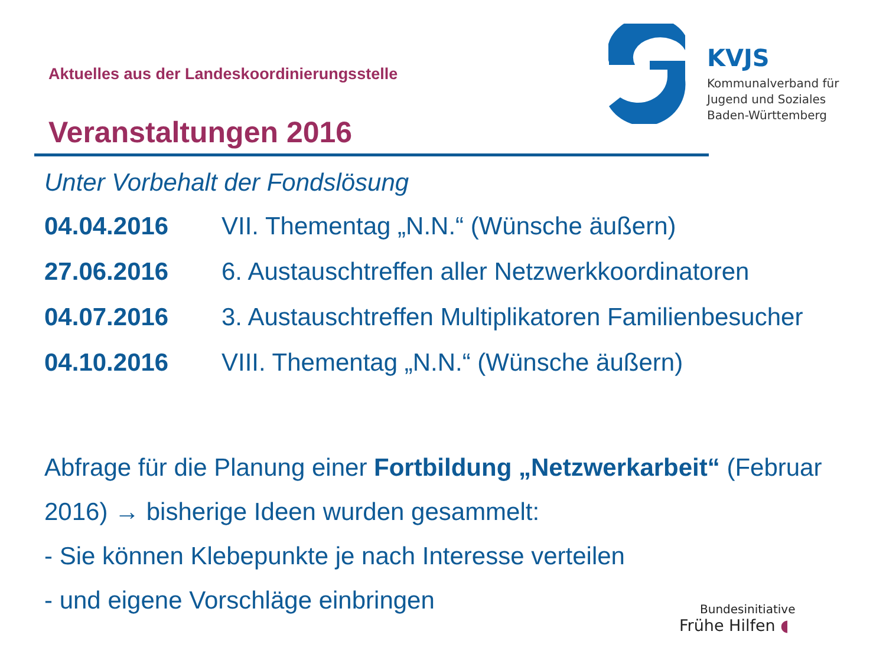Aktuelles aus der Landeskoordinierungsstelle
Veranstaltungen 2016
KVJS
Kommunalverband für
Jugend und Soziales
Baden-Württemberg
Unter Vorbehalt der Fondslösung
| 04.04.2016 | VII. Thementag „N.N.“ (Wünsche äußern) |
| 27.06.2016 | 6. Austauschtreffen aller Netzwerkkoordinatoren |
| 04.07.2016 | 3. Austauschtreffen Multiplikatoren Familienbesucher |
| 04.10.2016 | VIII. Thementag „N.N.“ (Wünsche äußern) |
Abfrage für die Planung einer Fortbildung „Netzwerkarbeit“ (Februar 2016) → bisherige Ideen wurden gesammelt:
- Sie können Klebepunkte je nach Interesse verteilen
- und eigene Vorschläge einbringen
Bundesinitiative
Frühe Hilfen ◖